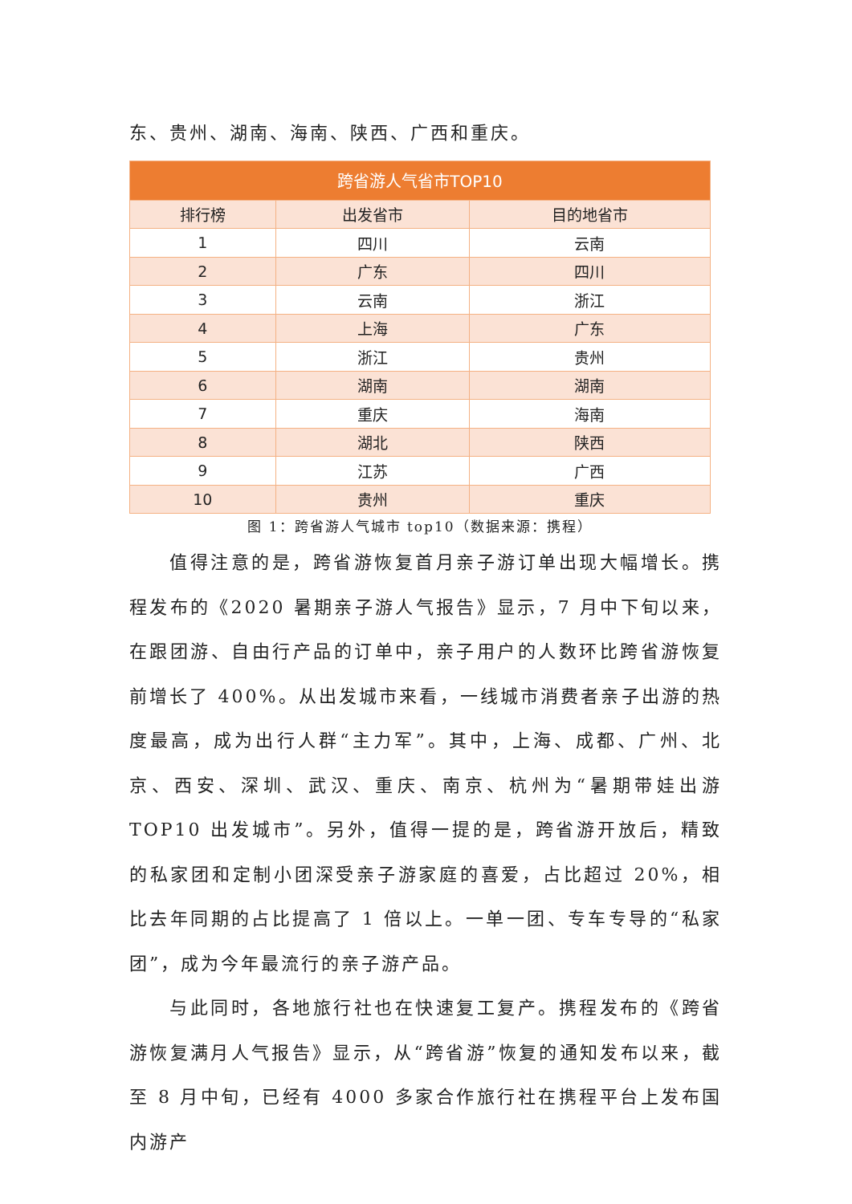东、贵州、湖南、海南、陕西、广西和重庆。
| 跨省游人气省市TOP10 | | |
| --- | --- | --- |
| 排行榜 | 出发省市 | 目的地省市 |
| 1 | 四川 | 云南 |
| 2 | 广东 | 四川 |
| 3 | 云南 | 浙江 |
| 4 | 上海 | 广东 |
| 5 | 浙江 | 贵州 |
| 6 | 湖南 | 湖南 |
| 7 | 重庆 | 海南 |
| 8 | 湖北 | 陕西 |
| 9 | 江苏 | 广西 |
| 10 | 贵州 | 重庆 |
图 1：跨省游人气城市 top10（数据来源：携程）
值得注意的是，跨省游恢复首月亲子游订单出现大幅增长。携程发布的《2020 暑期亲子游人气报告》显示，7 月中下旬以来，在跟团游、自由行产品的订单中，亲子用户的人数环比跨省游恢复前增长了 400%。从出发城市来看，一线城市消费者亲子出游的热度最高，成为出行人群“主力军”。其中，上海、成都、广州、北京、西安、深圳、武汉、重庆、南京、杭州为“暑期带娃出游 TOP10 出发城市”。另外，值得一提的是，跨省游开放后，精致的私家团和定制小团深受亲子游家庭的喜爱，占比超过 20%，相比去年同期的占比提高了 1 倍以上。一单一团、专车专导的“私家团”，成为今年最流行的亲子游产品。
与此同时，各地旅行社也在快速复工复产。携程发布的《跨省游恢复满月人气报告》显示，从“跨省游”恢复的通知发布以来，截至 8 月中旬，已经有 4000 多家合作旅行社在携程平台上发布国内游产